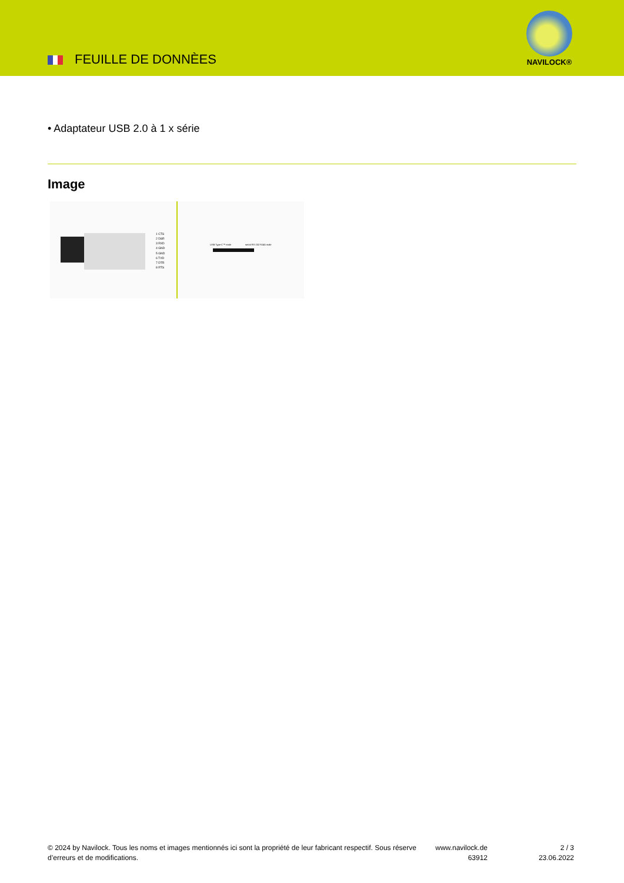FEUILLE DE DONNÈES
NAVILOCK®
• Adaptateur USB 2.0 à 1 x série
Image
1 CTS
2 DSR
3 RXD
4 GND
5 GND
6 TXD
7 DTR
8 RTS
USB Type-C™ male
serial RS-232 RJ45 male
© 2024 by Navilock. Tous les noms et images mentionnés ici sont la propriété de leur fabricant respectif. Sous réserve d’erreurs et de modifications.
www.navilock.de
63912
2 / 3
23.06.2022